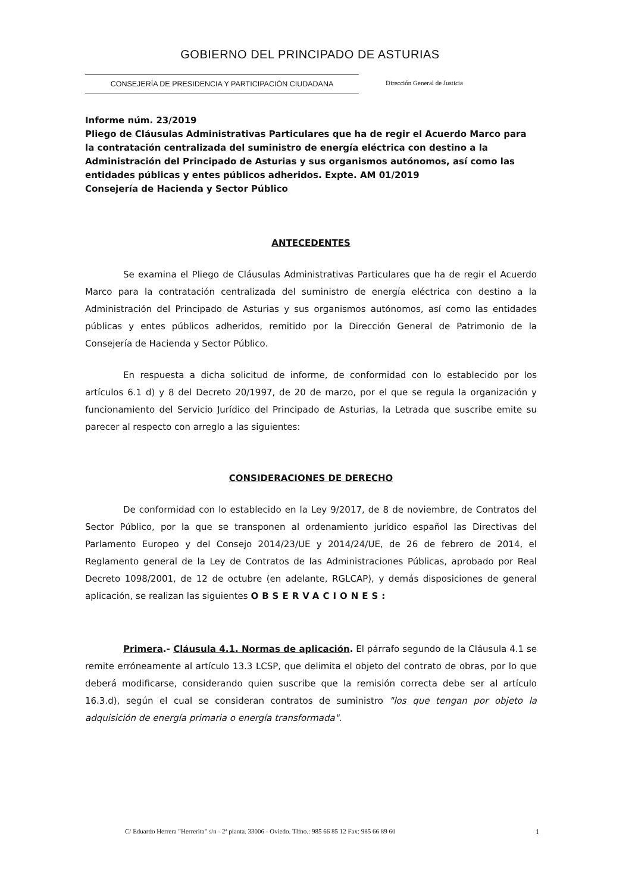GOBIERNO DEL PRINCIPADO DE ASTURIAS
CONSEJERÍA DE PRESIDENCIA Y PARTICIPACIÓN CIUDADANA Dirección General de Justicia
Informe núm. 23/2019
Pliego de Cláusulas Administrativas Particulares que ha de regir el Acuerdo Marco para la contratación centralizada del suministro de energía eléctrica con destino a la Administración del Principado de Asturias y sus organismos autónomos, así como las entidades públicas y entes públicos adheridos. Expte. AM 01/2019
Consejería de Hacienda y Sector Público
ANTECEDENTES
Se examina el Pliego de Cláusulas Administrativas Particulares que ha de regir el Acuerdo Marco para la contratación centralizada del suministro de energía eléctrica con destino a la Administración del Principado de Asturias y sus organismos autónomos, así como las entidades públicas y entes públicos adheridos, remitido por la Dirección General de Patrimonio de la Consejería de Hacienda y Sector Público.
En respuesta a dicha solicitud de informe, de conformidad con lo establecido por los artículos 6.1 d) y 8 del Decreto 20/1997, de 20 de marzo, por el que se regula la organización y funcionamiento del Servicio Jurídico del Principado de Asturias, la Letrada que suscribe emite su parecer al respecto con arreglo a las siguientes:
CONSIDERACIONES DE DERECHO
De conformidad con lo establecido en la Ley 9/2017, de 8 de noviembre, de Contratos del Sector Público, por la que se transponen al ordenamiento jurídico español las Directivas del Parlamento Europeo y del Consejo 2014/23/UE y 2014/24/UE, de 26 de febrero de 2014, el Reglamento general de la Ley de Contratos de las Administraciones Públicas, aprobado por Real Decreto 1098/2001, de 12 de octubre (en adelante, RGLCAP), y demás disposiciones de general aplicación, se realizan las siguientes OBSERVACIONES:
Primera.- Cláusula 4.1. Normas de aplicación. El párrafo segundo de la Cláusula 4.1 se remite erróneamente al artículo 13.3 LCSP, que delimita el objeto del contrato de obras, por lo que deberá modificarse, considerando quien suscribe que la remisión correcta debe ser al artículo 16.3.d), según el cual se consideran contratos de suministro "los que tengan por objeto la adquisición de energía primaria o energía transformada".
C/ Eduardo Herrera "Herrerita" s/n - 2ª planta. 33006 - Oviedo. Tlfno.: 985 66 85 12 Fax: 985 66 89 60
1